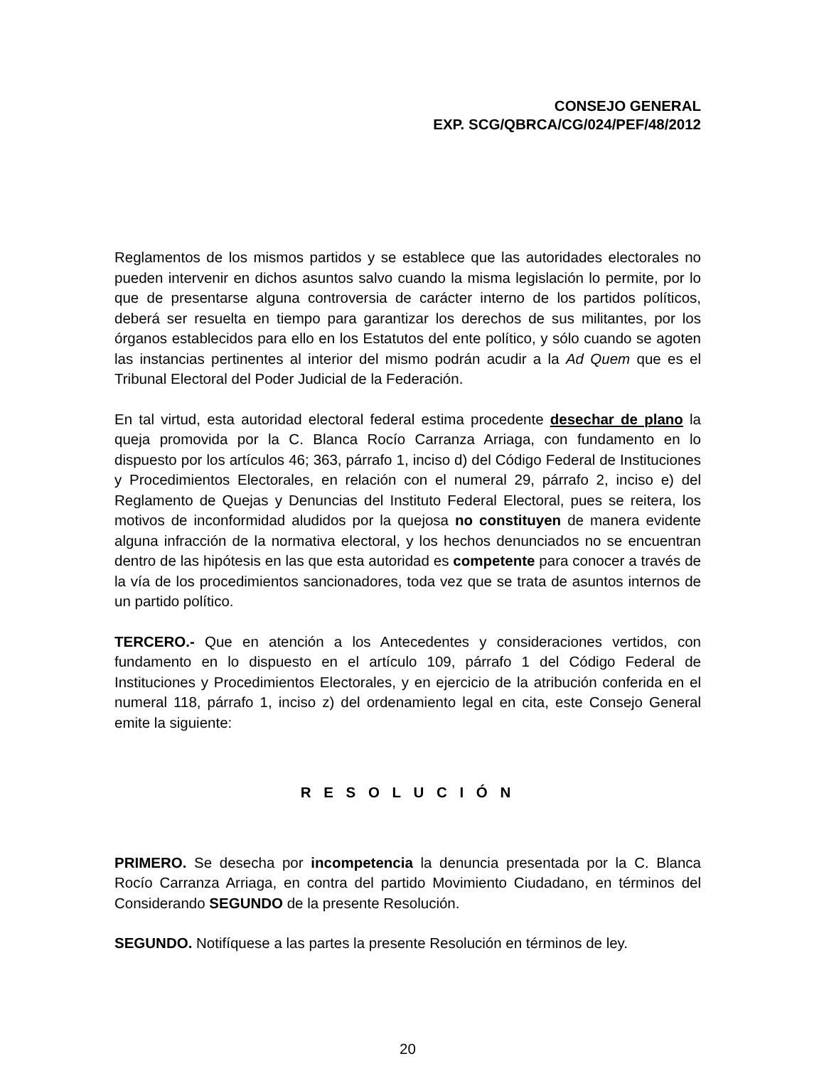CONSEJO GENERAL
EXP. SCG/QBRCA/CG/024/PEF/48/2012
Reglamentos de los mismos partidos y se establece que las autoridades electorales no pueden intervenir en dichos asuntos salvo cuando la misma legislación lo permite, por lo que de presentarse alguna controversia de carácter interno de los partidos políticos, deberá ser resuelta en tiempo para garantizar los derechos de sus militantes, por los órganos establecidos para ello en los Estatutos del ente político, y sólo cuando se agoten las instancias pertinentes al interior del mismo podrán acudir a la Ad Quem que es el Tribunal Electoral del Poder Judicial de la Federación.
En tal virtud, esta autoridad electoral federal estima procedente desechar de plano la queja promovida por la C. Blanca Rocío Carranza Arriaga, con fundamento en lo dispuesto por los artículos 46; 363, párrafo 1, inciso d) del Código Federal de Instituciones y Procedimientos Electorales, en relación con el numeral 29, párrafo 2, inciso e) del Reglamento de Quejas y Denuncias del Instituto Federal Electoral, pues se reitera, los motivos de inconformidad aludidos por la quejosa no constituyen de manera evidente alguna infracción de la normativa electoral, y los hechos denunciados no se encuentran dentro de las hipótesis en las que esta autoridad es competente para conocer a través de la vía de los procedimientos sancionadores, toda vez que se trata de asuntos internos de un partido político.
TERCERO.- Que en atención a los Antecedentes y consideraciones vertidos, con fundamento en lo dispuesto en el artículo 109, párrafo 1 del Código Federal de Instituciones y Procedimientos Electorales, y en ejercicio de la atribución conferida en el numeral 118, párrafo 1, inciso z) del ordenamiento legal en cita, este Consejo General emite la siguiente:
R E S O L U C I Ó N
PRIMERO. Se desecha por incompetencia la denuncia presentada por la C. Blanca Rocío Carranza Arriaga, en contra del partido Movimiento Ciudadano, en términos del Considerando SEGUNDO de la presente Resolución.
SEGUNDO. Notifíquese a las partes la presente Resolución en términos de ley.
20